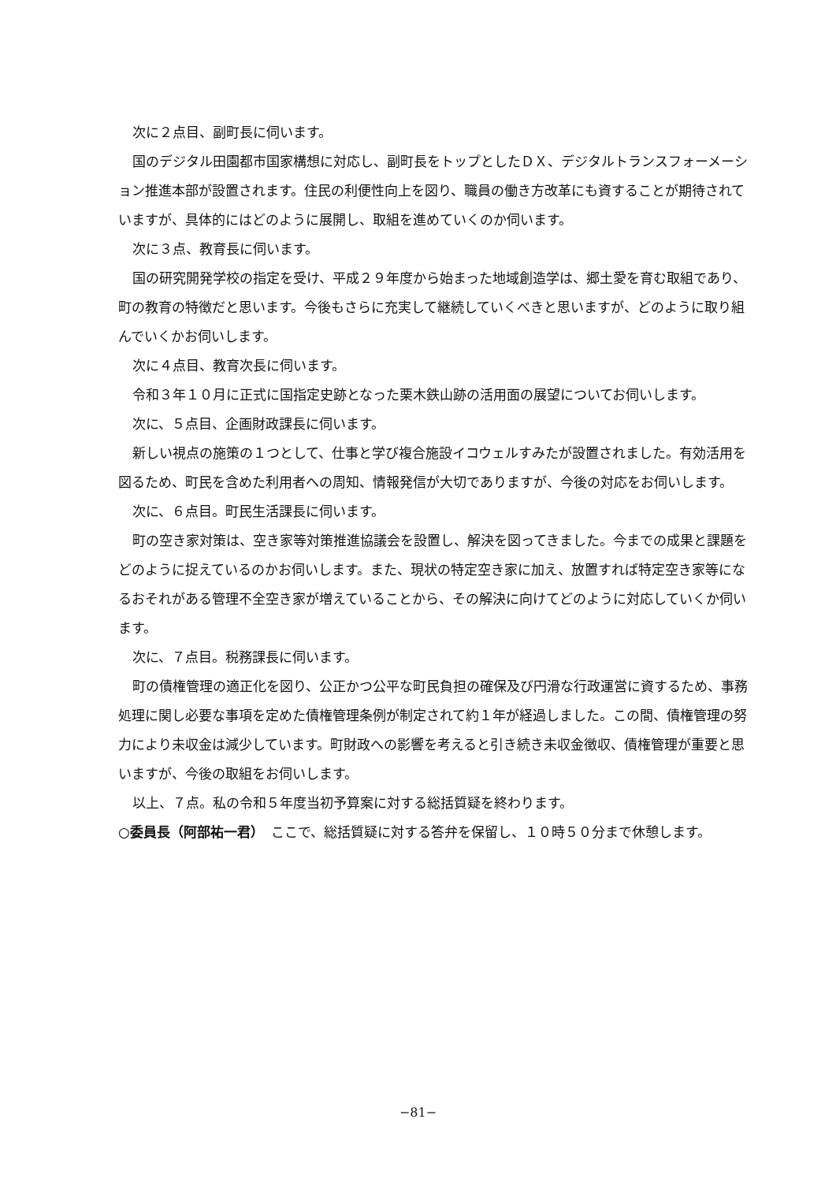次に２点目、副町長に伺います。
国のデジタル田園都市国家構想に対応し、副町長をトップとしたＤＸ、デジタルトランスフォーメーション推進本部が設置されます。住民の利便性向上を図り、職員の働き方改革にも資することが期待されていますが、具体的にはどのように展開し、取組を進めていくのか伺います。
次に３点、教育長に伺います。
国の研究開発学校の指定を受け、平成２９年度から始まった地域創造学は、郷土愛を育む取組であり、町の教育の特徴だと思います。今後もさらに充実して継続していくべきと思いますが、どのように取り組んでいくかお伺いします。
次に４点目、教育次長に伺います。
令和３年１０月に正式に国指定史跡となった栗木鉄山跡の活用面の展望についてお伺いします。
次に、５点目、企画財政課長に伺います。
新しい視点の施策の１つとして、仕事と学び複合施設イコウェルすみたが設置されました。有効活用を図るため、町民を含めた利用者への周知、情報発信が大切でありますが、今後の対応をお伺いします。
次に、６点目。町民生活課長に伺います。
町の空き家対策は、空き家等対策推進協議会を設置し、解決を図ってきました。今までの成果と課題をどのように捉えているのかお伺いします。また、現状の特定空き家に加え、放置すれば特定空き家等になるおそれがある管理不全空き家が増えていることから、その解決に向けてどのように対応していくか伺います。
次に、７点目。税務課長に伺います。
町の債権管理の適正化を図り、公正かつ公平な町民負担の確保及び円滑な行政運営に資するため、事務処理に関し必要な事項を定めた債権管理条例が制定されて約１年が経過しました。この間、債権管理の努力により未収金は減少しています。町財政への影響を考えると引き続き未収金徴収、債権管理が重要と思いますが、今後の取組をお伺いします。
以上、７点。私の令和５年度当初予算案に対する総括質疑を終わります。
○委員長（阿部祐一君）　ここで、総括質疑に対する答弁を保留し、１０時５０分まで休憩します。
−81−